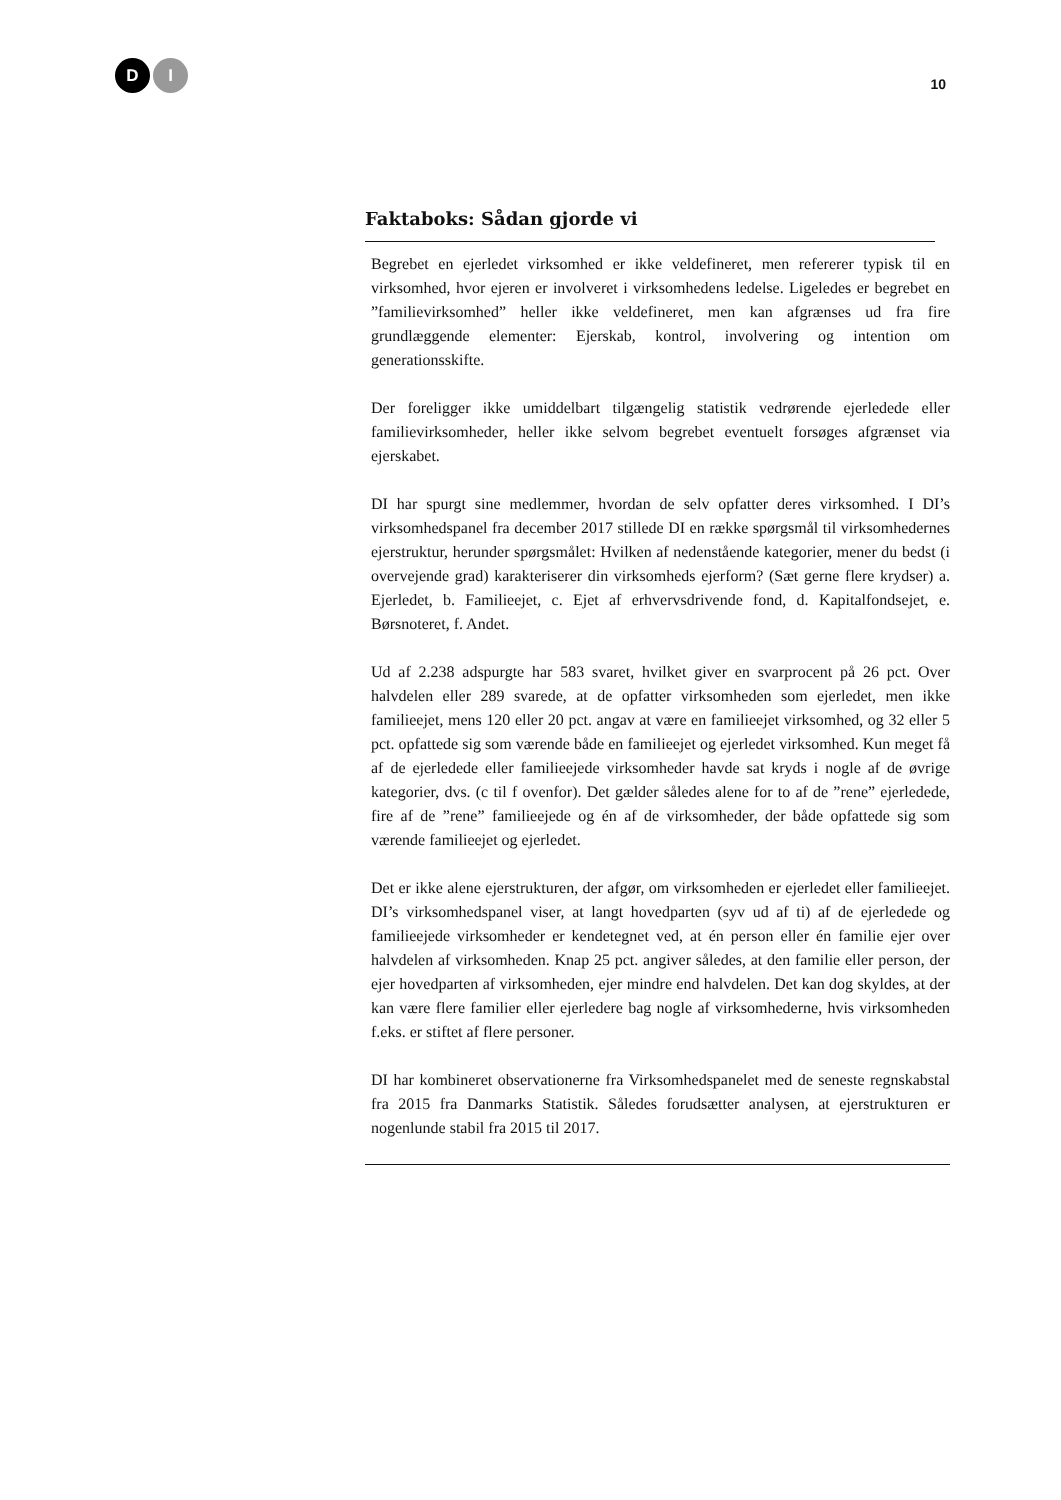D I
10
Faktaboks: Sådan gjorde vi
Begrebet en ejerledet virksomhed er ikke veldefineret, men refererer typisk til en virksomhed, hvor ejeren er involveret i virksomhedens ledelse. Ligeledes er begrebet en ”familievirksomhed” heller ikke veldefineret, men kan afgrænses ud fra fire grundlæggende elementer: Ejerskab, kontrol, involvering og intention om generationsskifte.
Der foreligger ikke umiddelbart tilgængelig statistik vedrørende ejerledede eller familievirksomheder, heller ikke selvom begrebet eventuelt forsøges afgrænset via ejerskabet.
DI har spurgt sine medlemmer, hvordan de selv opfatter deres virksomhed. I DI’s virksomhedspanel fra december 2017 stillede DI en række spørgsmål til virksomhedernes ejerstruktur, herunder spørgsmålet: Hvilken af nedenstående kategorier, mener du bedst (i overvejende grad) karakteriserer din virksomheds ejerform? (Sæt gerne flere krydser) a. Ejerledet, b. Familieejet, c. Ejet af erhvervsdrivende fond, d. Kapitalfondsejet, e. Børsnoteret, f. Andet.
Ud af 2.238 adspurgte har 583 svaret, hvilket giver en svarprocent på 26 pct. Over halvdelen eller 289 svarede, at de opfatter virksomheden som ejerledet, men ikke familieejet, mens 120 eller 20 pct. angav at være en familieejet virksomhed, og 32 eller 5 pct. opfattede sig som værende både en familieejet og ejerledet virksomhed. Kun meget få af de ejerledede eller familieejede virksomheder havde sat kryds i nogle af de øvrige kategorier, dvs. (c til f ovenfor). Det gælder således alene for to af de ”rene” ejerledede, fire af de ”rene” familieejede og én af de virksomheder, der både opfattede sig som værende familieejet og ejerledet.
Det er ikke alene ejerstrukturen, der afgør, om virksomheden er ejerledet eller familieejet. DI’s virksomhedspanel viser, at langt hovedparten (syv ud af ti) af de ejerledede og familieejede virksomheder er kendetegnet ved, at én person eller én familie ejer over halvdelen af virksomheden. Knap 25 pct. angiver således, at den familie eller person, der ejer hovedparten af virksomheden, ejer mindre end halvdelen. Det kan dog skyldes, at der kan være flere familier eller ejerledere bag nogle af virksomhederne, hvis virksomheden f.eks. er stiftet af flere personer.
DI har kombineret observationerne fra Virksomhedspanelet med de seneste regnskabstal fra 2015 fra Danmarks Statistik. Således forudsætter analysen, at ejerstrukturen er nogenlunde stabil fra 2015 til 2017.